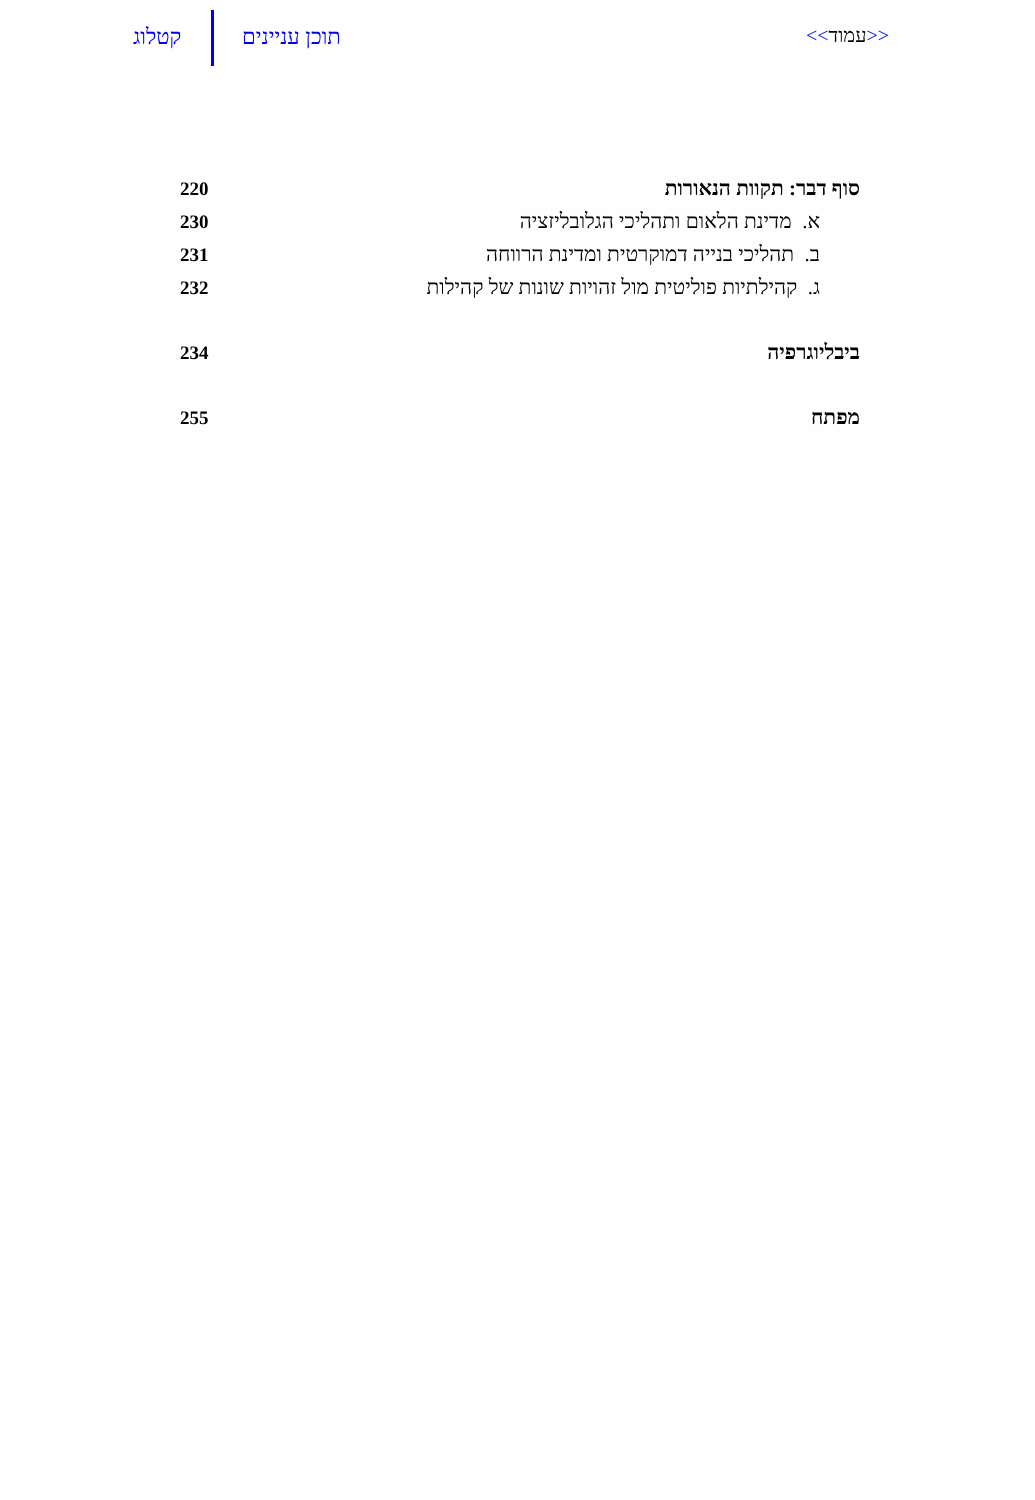קטלוג תוכן עניינים <<עמוד>>
סוף דבר: תקוות הנאורות 220
א. מדינת הלאום ותהליכי הגלובליזציה 230
ב. תהליכי בנייה דמוקרטית ומדינת הרווחה 231
ג. קהילתיות פוליטית מול זהויות שונות של קהילות 232
ביבליוגרפיה 234
מפתח 255